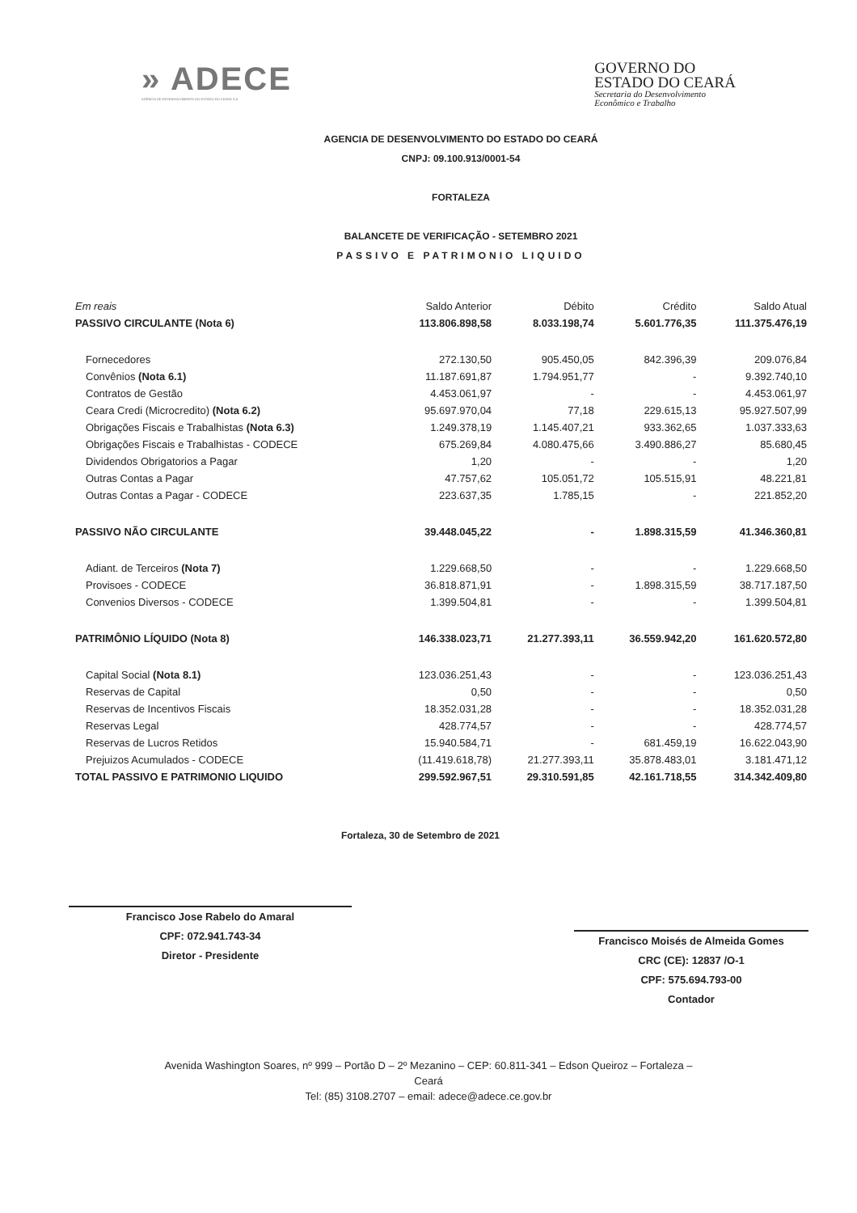» ADECE
AGÊNCIA DE DESENVOLVIMENTO DO ESTADO DO CEARÁ S.A
GOVERNO DO
ESTADO DO CEARÁ
Secretaria do Desenvolvimento
Econômico e Trabalho
AGENCIA DE DESENVOLVIMENTO DO ESTADO DO CEARÁ
CNPJ: 09.100.913/0001-54
FORTALEZA
BALANCETE DE VERIFICAÇÃO - SETEMBRO 2021
PASSIVO E PATRIMONIO LIQUIDO
| Em reais | Saldo Anterior | Débito | Crédito | Saldo Atual |
| --- | --- | --- | --- | --- |
| PASSIVO CIRCULANTE (Nota 6) | 113.806.898,58 | 8.033.198,74 | 5.601.776,35 | 111.375.476,19 |
| Fornecedores | 272.130,50 | 905.450,05 | 842.396,39 | 209.076,84 |
| Convênios (Nota 6.1) | 11.187.691,87 | 1.794.951,77 | - | 9.392.740,10 |
| Contratos de Gestão | 4.453.061,97 | - | - | 4.453.061,97 |
| Ceara Credi (Microcredito) (Nota 6.2) | 95.697.970,04 | 77,18 | 229.615,13 | 95.927.507,99 |
| Obrigações Fiscais e Trabalhistas (Nota 6.3) | 1.249.378,19 | 1.145.407,21 | 933.362,65 | 1.037.333,63 |
| Obrigações Fiscais e Trabalhistas - CODECE | 675.269,84 | 4.080.475,66 | 3.490.886,27 | 85.680,45 |
| Dividendos Obrigatorios a Pagar | 1,20 | - | - | 1,20 |
| Outras Contas a Pagar | 47.757,62 | 105.051,72 | 105.515,91 | 48.221,81 |
| Outras Contas a Pagar - CODECE | 223.637,35 | 1.785,15 | - | 221.852,20 |
| PASSIVO NÃO CIRCULANTE | 39.448.045,22 | - | 1.898.315,59 | 41.346.360,81 |
| Adiant. de Terceiros (Nota 7) | 1.229.668,50 | - | - | 1.229.668,50 |
| Provisoes - CODECE | 36.818.871,91 | - | 1.898.315,59 | 38.717.187,50 |
| Convenios Diversos - CODECE | 1.399.504,81 | - | - | 1.399.504,81 |
| PATRIMÔNIO LÍQUIDO (Nota 8) | 146.338.023,71 | 21.277.393,11 | 36.559.942,20 | 161.620.572,80 |
| Capital Social (Nota 8.1) | 123.036.251,43 | - | - | 123.036.251,43 |
| Reservas de Capital | 0,50 | - | - | 0,50 |
| Reservas de Incentivos Fiscais | 18.352.031,28 | - | - | 18.352.031,28 |
| Reservas Legal | 428.774,57 | - | - | 428.774,57 |
| Reservas de Lucros Retidos | 15.940.584,71 | - | 681.459,19 | 16.622.043,90 |
| Prejuizos Acumulados - CODECE | (11.419.618,78) | 21.277.393,11 | 35.878.483,01 | 3.181.471,12 |
| TOTAL PASSIVO E PATRIMONIO LIQUIDO | 299.592.967,51 | 29.310.591,85 | 42.161.718,55 | 314.342.409,80 |
Fortaleza, 30 de Setembro de 2021
Francisco Jose Rabelo do Amaral
CPF: 072.941.743-34
Diretor - Presidente
Francisco Moisés de Almeida Gomes
CRC (CE): 12837 /O-1
CPF: 575.694.793-00
Contador
Avenida Washington Soares, nº 999 – Portão D – 2º Mezanino – CEP: 60.811-341 – Edson Queiroz – Fortaleza –
Ceará
Tel: (85) 3108.2707 – email: adece@adece.ce.gov.br